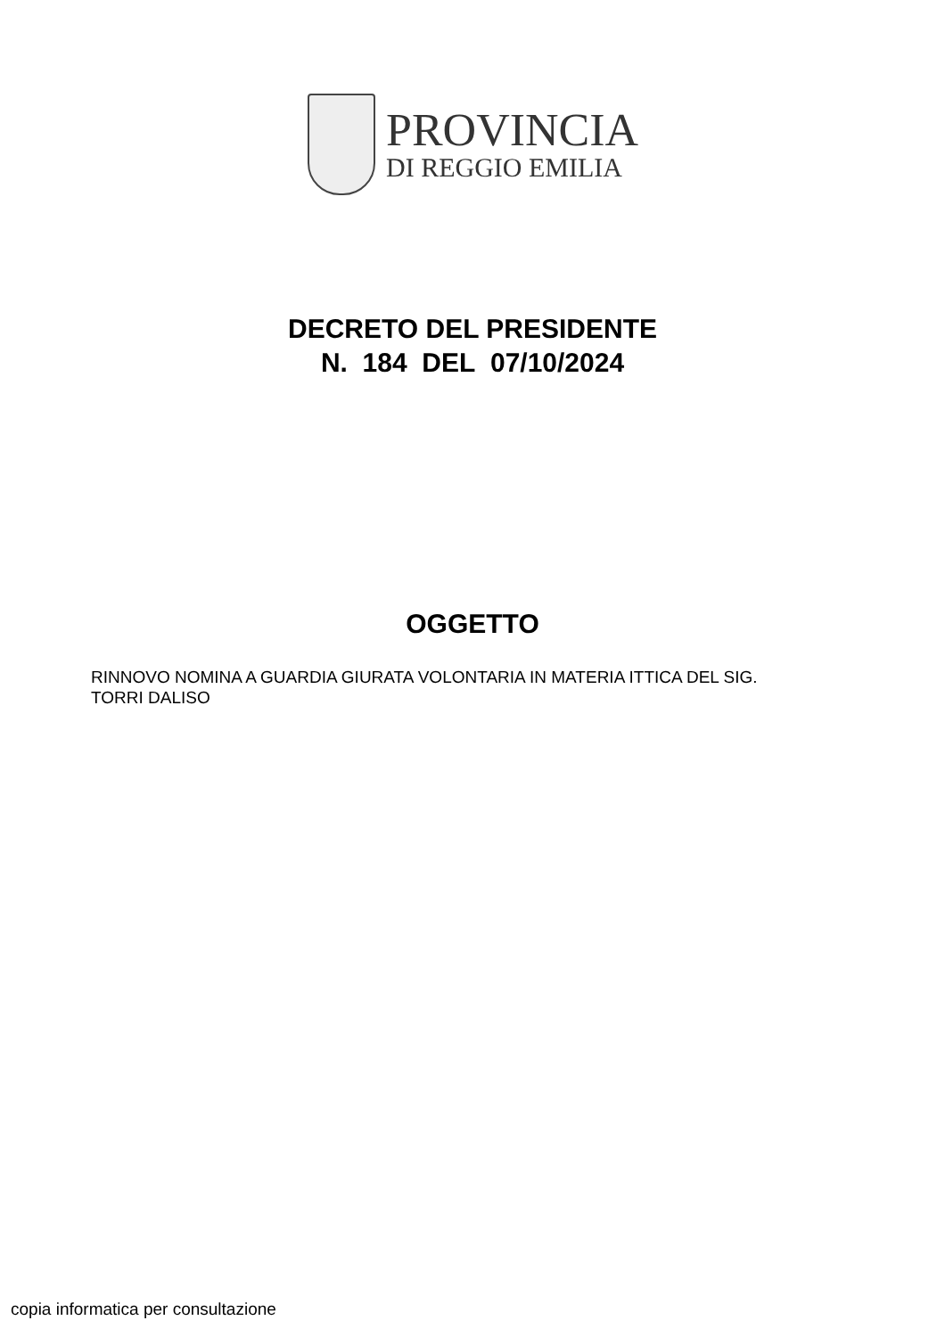PROVINCIA
DI REGGIO EMILIA
DECRETO DEL PRESIDENTE
N. 184 DEL 07/10/2024
OGGETTO
RINNOVO NOMINA A GUARDIA GIURATA VOLONTARIA IN MATERIA ITTICA DEL SIG.
TORRI DALISO
copia informatica per consultazione